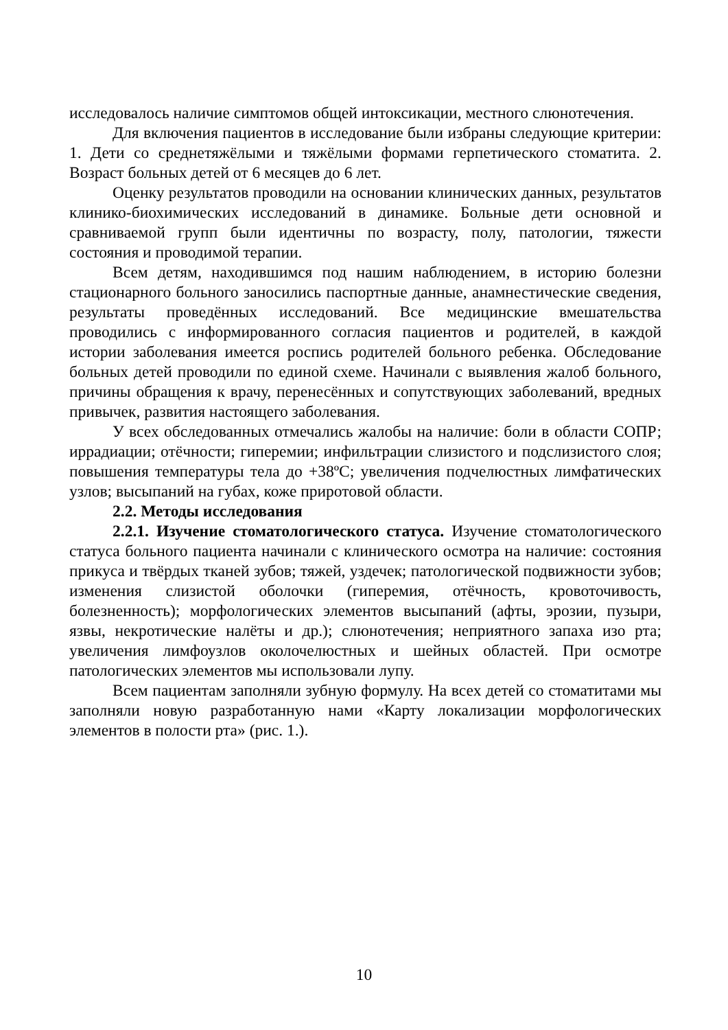исследовалось наличие симптомов общей интоксикации, местного слюнотечения.
Для включения пациентов в исследование были избраны следующие критерии: 1. Дети со среднетяжёлыми и тяжёлыми формами герпетического стоматита. 2. Возраст больных детей от 6 месяцев до 6 лет.
Оценку результатов проводили на основании клинических данных, результатов клинико-биохимических исследований в динамике. Больные дети основной и сравниваемой групп были идентичны по возрасту, полу, патологии, тяжести состояния и проводимой терапии.
Всем детям, находившимся под нашим наблюдением, в историю болезни стационарного больного заносились паспортные данные, анамнестические сведения, результаты проведённых исследований. Все медицинские вмешательства проводились с информированного согласия пациентов и родителей, в каждой истории заболевания имеется роспись родителей больного ребенка. Обследование больных детей проводили по единой схеме. Начинали с выявления жалоб больного, причины обращения к врачу, перенесённых и сопутствующих заболеваний, вредных привычек, развития настоящего заболевания.
У всех обследованных отмечались жалобы на наличие: боли в области СОПР; иррадиации; отёчности; гиперемии; инфильтрации слизистого и подслизистого слоя; повышения температуры тела до +38ºС; увеличения подчелюстных лимфатических узлов; высыпаний на губах, коже приротовой области.
2.2. Методы исследования
2.2.1. Изучение стоматологического статуса. Изучение стоматологического статуса больного пациента начинали с клинического осмотра на наличие: состояния прикуса и твёрдых тканей зубов; тяжей, уздечек; патологической подвижности зубов; изменения слизистой оболочки (гиперемия, отёчность, кровоточивость, болезненность); морфологических элементов высыпаний (афты, эрозии, пузыри, язвы, некротические налёты и др.); слюнотечения; неприятного запаха изо рта; увеличения лимфоузлов околочелюстных и шейных областей. При осмотре патологических элементов мы использовали лупу.
Всем пациентам заполняли зубную формулу. На всех детей со стоматитами мы заполняли новую разработанную нами «Карту локализации морфологических элементов в полости рта» (рис. 1.).
10